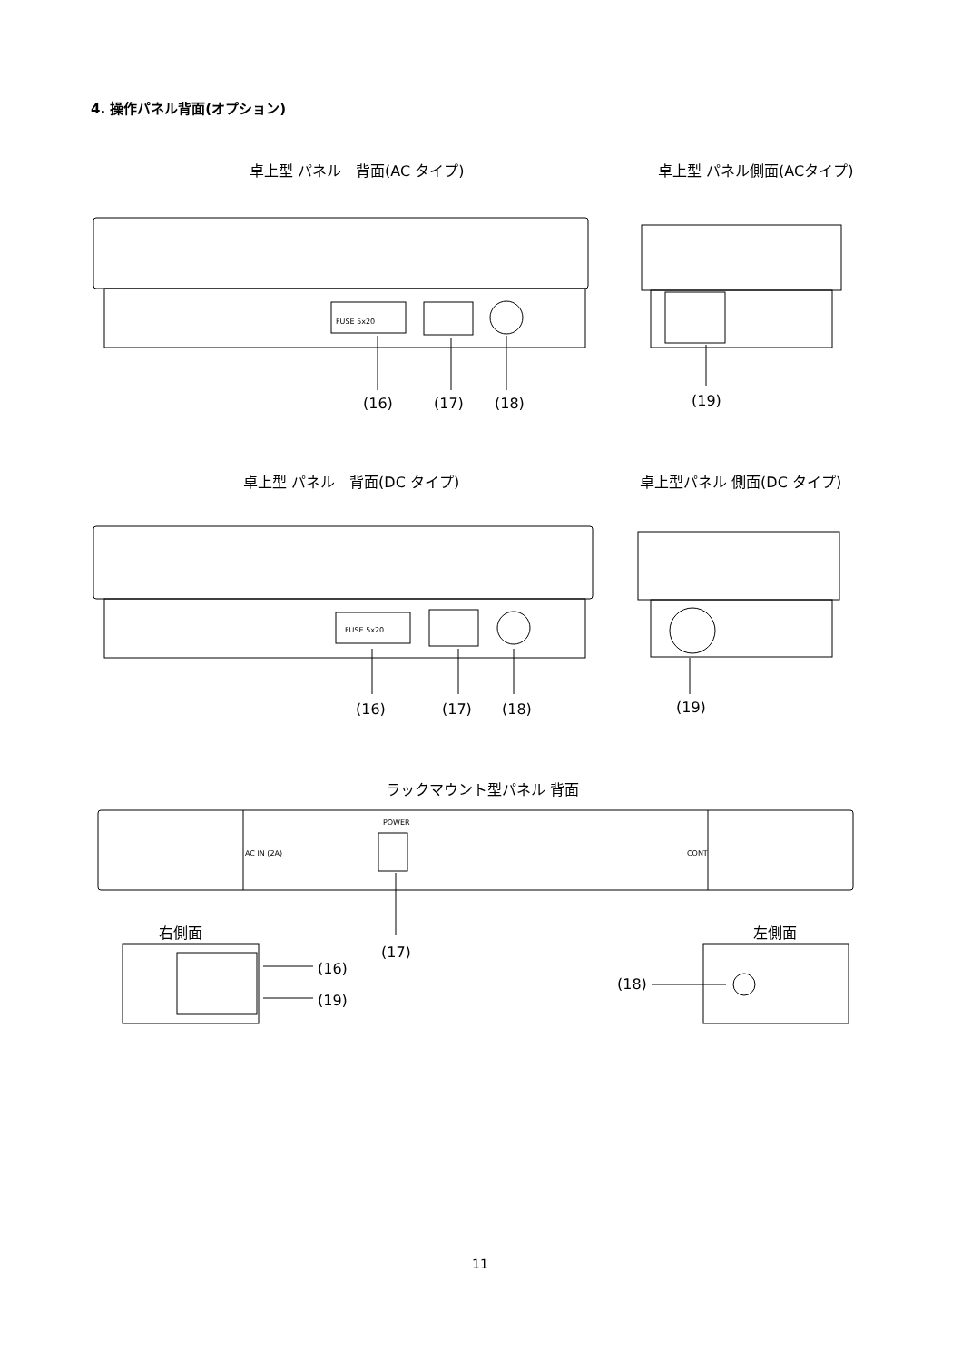4. 操作パネル背面(オプション)
卓上型 パネル　背面(AC タイプ) 卓上型 パネル側面(ACタイプ)
FUSE 5x20
(16) (17) (18) (19)
卓上型 パネル　背面(DC タイプ) 卓上型パネル 側面(DC タイプ)
FUSE 5x20
(16) (17) (18) (19)
ラックマウント型パネル 背面
POWER
AC IN (2A) CONT
右側面 左側面
(17)
(16)
(19)
(18)
11